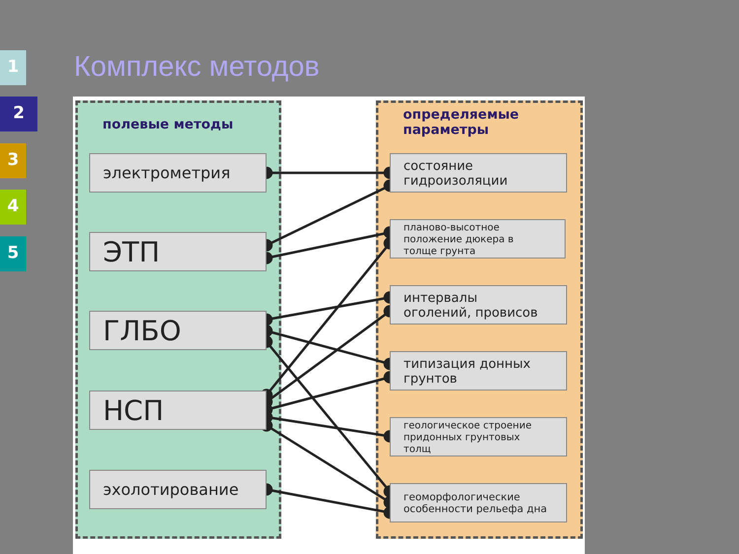1
2
3
4
5
Комплекс методов
полевые методы
определяемые
параметры
электрометрия
ЭТП
ГЛБО
НСП
эхолотирование
состояние
гидроизоляции
планово-высотное
положение дюкера в
толще грунта
интервалы
оголений, провисов
типизация донных
грунтов
геологическое строение
придонных грунтовых
толщ
геоморфологические
особенности рельефа дна